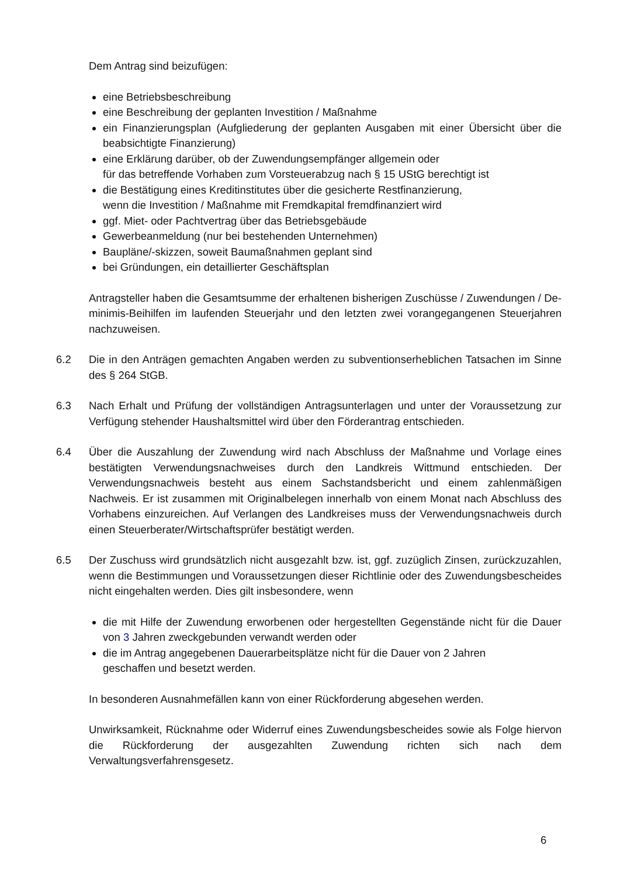Dem Antrag sind beizufügen:
eine Betriebsbeschreibung
eine Beschreibung der geplanten Investition / Maßnahme
ein Finanzierungsplan (Aufgliederung der geplanten Ausgaben mit einer Übersicht über die beabsichtigte Finanzierung)
eine Erklärung darüber, ob der Zuwendungsempfänger allgemein oder
für das betreffende Vorhaben zum Vorsteuerabzug nach § 15 UStG berechtigt ist
die Bestätigung eines Kreditinstitutes über die gesicherte Restfinanzierung,
wenn die Investition / Maßnahme mit Fremdkapital fremdfinanziert wird
ggf. Miet- oder Pachtvertrag über das Betriebsgebäude
Gewerbeanmeldung (nur bei bestehenden Unternehmen)
Baupläne/-skizzen, soweit Baumaßnahmen geplant sind
bei Gründungen, ein detaillierter Geschäftsplan
Antragsteller haben die Gesamtsumme der erhaltenen bisherigen Zuschüsse / Zuwendungen / De-minimis-Beihilfen im laufenden Steuerjahr und den letzten zwei vorangegangenen Steuerjahren nachzuweisen.
6.2 Die in den Anträgen gemachten Angaben werden zu subventionserheblichen Tatsachen im Sinne des § 264 StGB.
6.3 Nach Erhalt und Prüfung der vollständigen Antragsunterlagen und unter der Voraussetzung zur Verfügung stehender Haushaltsmittel wird über den Förderantrag entschieden.
6.4 Über die Auszahlung der Zuwendung wird nach Abschluss der Maßnahme und Vorlage eines bestätigten Verwendungsnachweises durch den Landkreis Wittmund entschieden. Der Verwendungsnachweis besteht aus einem Sachstandsbericht und einem zahlenmäßigen Nachweis. Er ist zusammen mit Originalbelegen innerhalb von einem Monat nach Abschluss des Vorhabens einzureichen. Auf Verlangen des Landkreises muss der Verwendungsnachweis durch einen Steuerberater/Wirtschaftsprüfer bestätigt werden.
6.5 Der Zuschuss wird grundsätzlich nicht ausgezahlt bzw. ist, ggf. zuzüglich Zinsen, zurückzuzahlen, wenn die Bestimmungen und Voraussetzungen dieser Richtlinie oder des Zuwendungsbescheides nicht eingehalten werden. Dies gilt insbesondere, wenn
die mit Hilfe der Zuwendung erworbenen oder hergestellten Gegenstände nicht für die Dauer von 3 Jahren zweckgebunden verwandt werden oder
die im Antrag angegebenen Dauerarbeitsplätze nicht für die Dauer von 2 Jahren
geschaffen und besetzt werden.
In besonderen Ausnahmefällen kann von einer Rückforderung abgesehen werden.
Unwirksamkeit, Rücknahme oder Widerruf eines Zuwendungsbescheides sowie als Folge hiervon die Rückforderung der ausgezahlten Zuwendung richten sich nach dem Verwaltungsverfahrensgesetz.
6